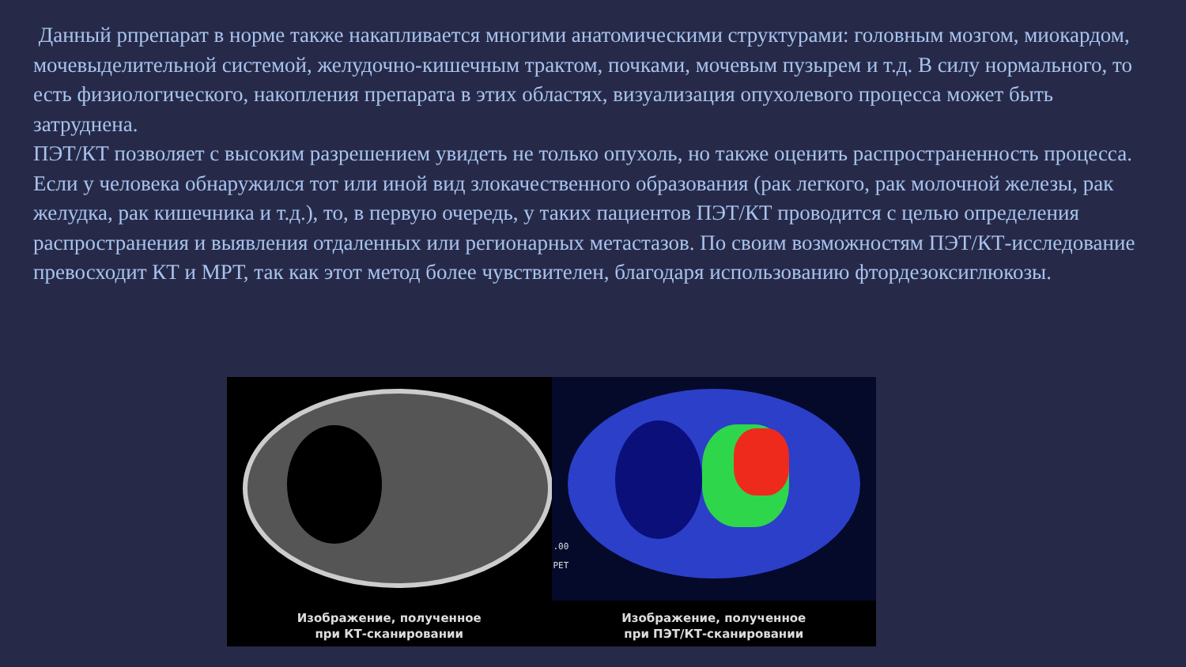Данный рпрепарат в норме также накапливается многими анатомическими структурами: головным мозгом, миокардом, мочевыделительной системой, желудочно-кишечным трактом, почками, мочевым пузырем и т.д. В силу нормального, то есть физиологического, накопления препарата в этих областях, визуализация опухолевого процесса может быть затруднена.
ПЭТ/КТ позволяет с высоким разрешением увидеть не только опухоль, но также оценить распространенность процесса. Если у человека обнаружился тот или иной вид злокачественного образования (рак легкого, рак молочной железы, рак желудка, рак кишечника и т.д.), то, в первую очередь, у таких пациентов ПЭТ/КТ проводится с целью определения распространения и выявления отдаленных или регионарных метастазов. По своим возможностям ПЭТ/КТ-исследование превосходит КТ и МРТ, так как этот метод более чувствителен, благодаря использованию фтордезоксиглюкозы.
.00
PET
Изображение, полученное
при КТ-сканировании
Изображение, полученное
при ПЭТ/КТ-сканировании